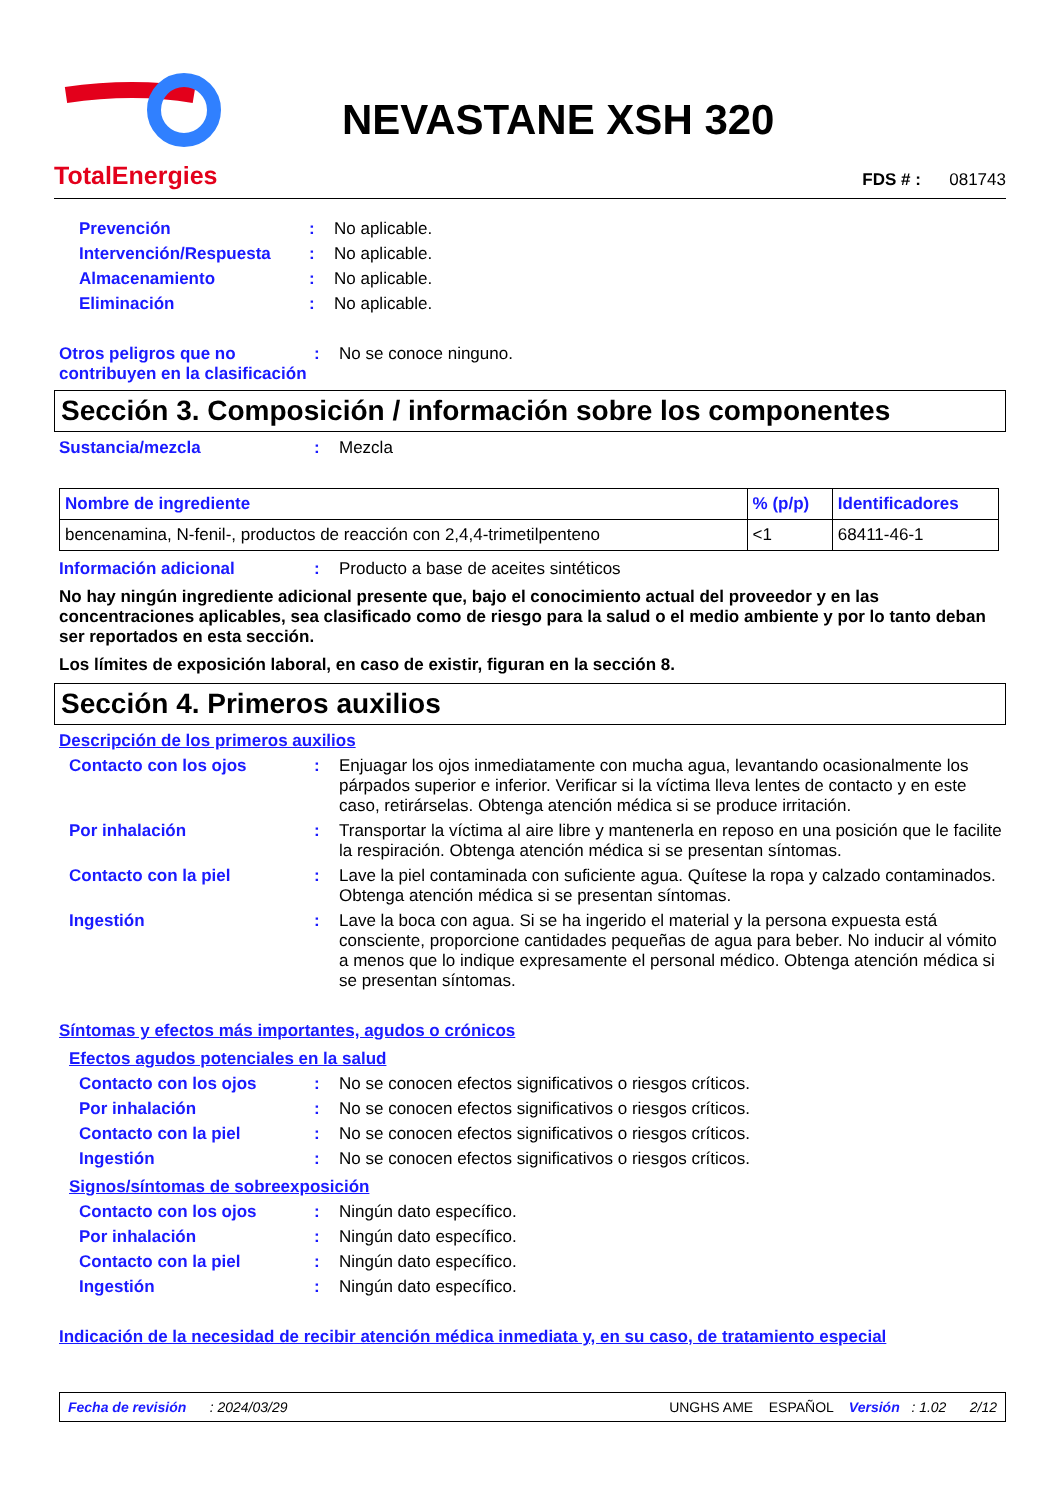TotalEnergies
NEVASTANE XSH 320
FDS # : 081743
Prevención: No aplicable.
Intervención/Respuesta: No aplicable.
Almacenamiento: No aplicable.
Eliminación: No aplicable.
Otros peligros que no contribuyen en la clasificación: No se conoce ninguno.
Sección 3. Composición / información sobre los componentes
Sustancia/mezcla: Mezcla
| Nombre de ingrediente | % (p/p) | Identificadores |
| --- | --- | --- |
| bencenamina, N-fenil-, productos de reacción con 2,4,4-trimetilpenteno | <1 | 68411-46-1 |
Información adicional: Producto a base de aceites sintéticos
No hay ningún ingrediente adicional presente que, bajo el conocimiento actual del proveedor y en las concentraciones aplicables, sea clasificado como de riesgo para la salud o el medio ambiente y por lo tanto deban ser reportados en esta sección.
Los límites de exposición laboral, en caso de existir, figuran en la sección 8.
Sección 4. Primeros auxilios
Descripción de los primeros auxilios
Contacto con los ojos: Enjuagar los ojos inmediatamente con mucha agua, levantando ocasionalmente los párpados superior e inferior. Verificar si la víctima lleva lentes de contacto y en este caso, retirárselas. Obtenga atención médica si se produce irritación.
Por inhalación: Transportar la víctima al aire libre y mantenerla en reposo en una posición que le facilite la respiración. Obtenga atención médica si se presentan síntomas.
Contacto con la piel: Lave la piel contaminada con suficiente agua. Quítese la ropa y calzado contaminados. Obtenga atención médica si se presentan síntomas.
Ingestión: Lave la boca con agua. Si se ha ingerido el material y la persona expuesta está consciente, proporcione cantidades pequeñas de agua para beber. No inducir al vómito a menos que lo indique expresamente el personal médico. Obtenga atención médica si se presentan síntomas.
Síntomas y efectos más importantes, agudos o crónicos
Efectos agudos potenciales en la salud
Contacto con los ojos: No se conocen efectos significativos o riesgos críticos.
Por inhalación: No se conocen efectos significativos o riesgos críticos.
Contacto con la piel: No se conocen efectos significativos o riesgos críticos.
Ingestión: No se conocen efectos significativos o riesgos críticos.
Signos/síntomas de sobreexposición
Contacto con los ojos: Ningún dato específico.
Por inhalación: Ningún dato específico.
Contacto con la piel: Ningún dato específico.
Ingestión: Ningún dato específico.
Indicación de la necesidad de recibir atención médica inmediata y, en su caso, de tratamiento especial
Fecha de revisión : 2024/03/29 UNGHS AME ESPAÑOL Versión : 1.02 2/12